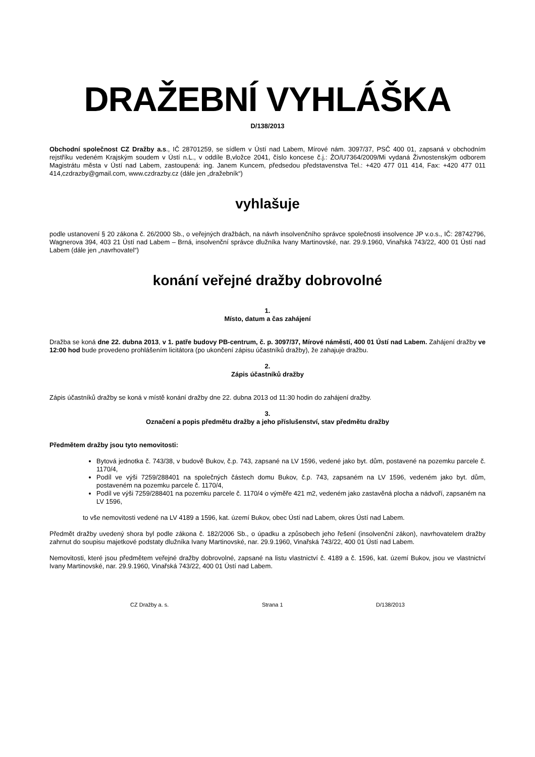DRAŽEBNÍ VYHLÁŠKA
D/138/2013
Obchodní společnost CZ Dražby a.s., IČ 28701259, se sídlem v Ústí nad Labem, Mírové nám. 3097/37, PSČ 400 01, zapsaná v obchodním rejstříku vedeném Krajským soudem v Ústí n.L., v oddíle B,vložce 2041, číslo koncese č.j.: ŽO/U7364/2009/Mi vydaná Živnostenským odborem Magistrátu města v Ústí nad Labem, zastoupená: ing. Janem Kuncem, předsedou představenstva Tel.: +420 477 011 414, Fax: +420 477 011 414,czdrazby@gmail.com, www.czdrazby.cz (dále jen „dražebník“)
vyhlašuje
podle ustanovení § 20 zákona č. 26/2000 Sb., o veřejných dražbách, na návrh insolvenčního správce společnosti insolvence JP v.o.s., IČ: 28742796, Wagnerova 394, 403 21 Ústí nad Labem – Brná, insolvenční správce dlužníka Ivany Martinovské, nar. 29.9.1960, Vinařská 743/22, 400 01 Ústí nad Labem (dále jen „navrhovatel“)
konání veřejné dražby dobrovolné
1.
Místo, datum a čas zahájení
Dražba se koná dne 22. dubna 2013, v 1. patře budovy PB-centrum, č. p. 3097/37, Mírové náměstí, 400 01 Ústí nad Labem. Zahájení dražby ve 12:00 hod bude provedeno prohlášením licitátora (po ukončení zápisu účastníků dražby), že zahajuje dražbu.
2.
Zápis účastníků dražby
Zápis účastníků dražby se koná v místě konání dražby dne 22. dubna 2013 od 11:30 hodin do zahájení dražby.
3.
Označení a popis předmětu dražby a jeho příslušenství, stav předmětu dražby
Předmětem dražby jsou tyto nemovitosti:
Bytová jednotka č. 743/38, v budově Bukov, č.p. 743, zapsané na LV 1596, vedené jako byt. dům, postavené na pozemku parcele č. 1170/4,
Podíl ve výši 7259/288401 na společných částech domu Bukov, č.p. 743, zapsaném na LV 1596, vedeném jako byt. dům, postaveném na pozemku parcele č. 1170/4,
Podíl ve výši 7259/288401 na pozemku parcele č. 1170/4 o výměře 421 m2, vedeném jako zastavěná plocha a nádvoří, zapsaném na LV 1596,
to vše nemovitosti vedené na LV 4189 a 1596, kat. území Bukov, obec Ústí nad Labem, okres Ústí nad Labem.
Předmět dražby uvedený shora byl podle zákona č. 182/2006 Sb., o úpadku a způsobech jeho řešení (insolvenční zákon), navrhovatelem dražby zahrnut do soupisu majetkové podstaty dlužníka Ivany Martinovské, nar. 29.9.1960, Vinařská 743/22, 400 01 Ústí nad Labem.
Nemovitosti, které jsou předmětem veřejné dražby dobrovolné, zapsané na listu vlastnictví č. 4189 a č. 1596, kat. území Bukov, jsou ve vlastnictví Ivany Martinovské, nar. 29.9.1960, Vinařská 743/22, 400 01 Ústí nad Labem.
CZ Dražby a. s. Strana 1 D/138/2013